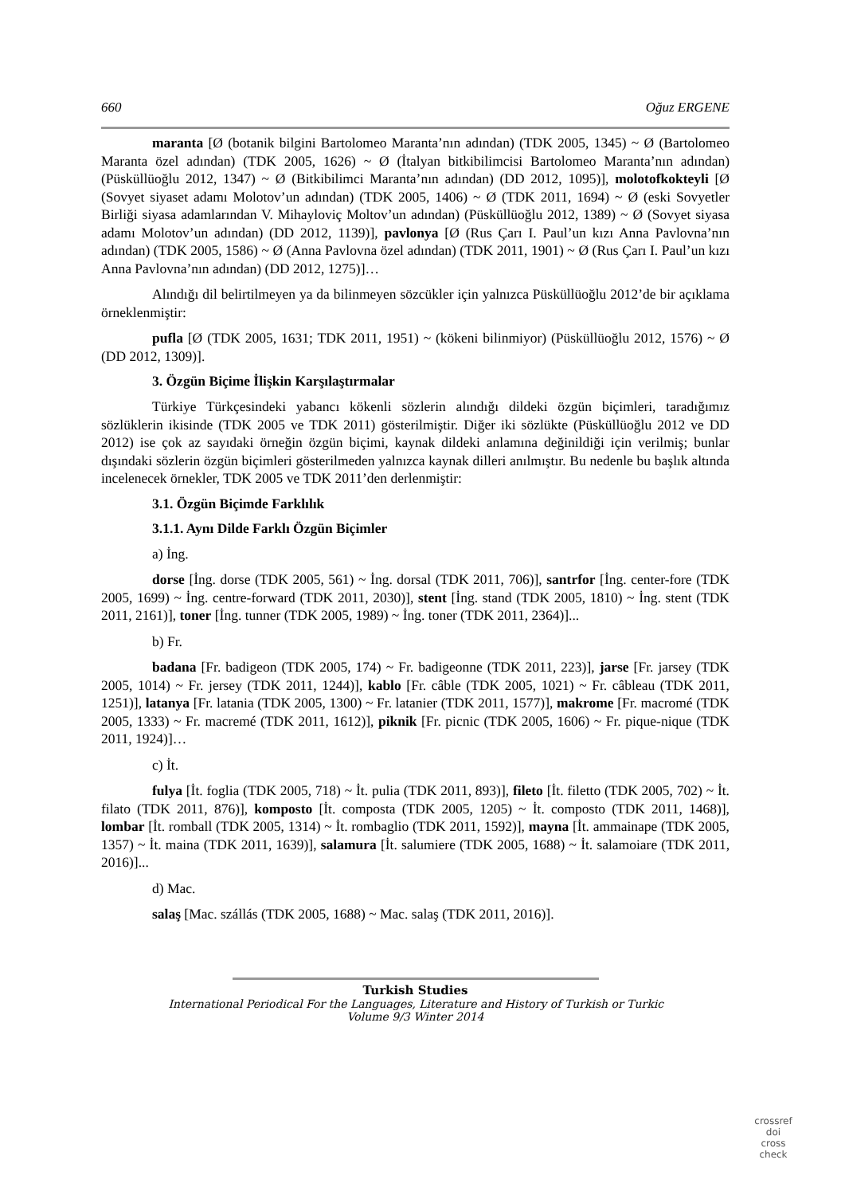660 Oğuz ERGENE
maranta [Ø (botanik bilgini Bartolomeo Maranta’nın adından) (TDK 2005, 1345) ~ Ø (Bartolomeo Maranta özel adından) (TDK 2005, 1626) ~ Ø (İtalyan bitkibilimcisi Bartolomeo Maranta’nın adından) (Püsküllüoğlu 2012, 1347) ~ Ø (Bitkibilimci Maranta’nın adından) (DD 2012, 1095)], molotofkokteyli [Ø (Sovyet siyaset adamı Molotov’un adından) (TDK 2005, 1406) ~ Ø (TDK 2011, 1694) ~ Ø (eski Sovyetler Birliği siyasa adamlarından V. Mihayloviç Moltov’un adından) (Püsküllüoğlu 2012, 1389) ~ Ø (Sovyet siyasa adamı Molotov’un adından) (DD 2012, 1139)], pavlonya [Ø (Rus Çarı I. Paul’un kızı Anna Pavlovna’nın adından) (TDK 2005, 1586) ~ Ø (Anna Pavlovna özel adından) (TDK 2011, 1901) ~ Ø (Rus Çarı I. Paul’un kızı Anna Pavlovna’nın adından) (DD 2012, 1275)]…
Alındığı dil belirtilmeyen ya da bilinmeyen sözcükler için yalnızca Püsküllüoğlu 2012’de bir açıklama örneklenmiştir:
pufla [Ø (TDK 2005, 1631; TDK 2011, 1951) ~ (kökeni bilinmiyor) (Püsküllüoğlu 2012, 1576) ~ Ø (DD 2012, 1309)].
3. Özgün Biçime İlişkin Karşılaştırmalar
Türkiye Türkçesindeki yabancı kökenli sözlerin alındığı dildeki özgün biçimleri, taradığımız sözlüklerin ikisinde (TDK 2005 ve TDK 2011) gösterilmiştir. Diğer iki sözlükte (Püsküllüoğlu 2012 ve DD 2012) ise çok az sayıdaki örneğin özgün biçimi, kaynak dildeki anlamına değinildiği için verilmiş; bunlar dışındaki sözlerin özgün biçimleri gösterilmeden yalnızca kaynak dilleri anılmıştır. Bu nedenle bu başlık altında incelenecek örnekler, TDK 2005 ve TDK 2011’den derlenmiştir:
3.1. Özgün Biçimde Farklılık
3.1.1. Aynı Dilde Farklı Özgün Biçimler
a) İng.
dorse [İng. dorse (TDK 2005, 561) ~ İng. dorsal (TDK 2011, 706)], santrfor [İng. center-fore (TDK 2005, 1699) ~ İng. centre-forward (TDK 2011, 2030)], stent [İng. stand (TDK 2005, 1810) ~ İng. stent (TDK 2011, 2161)], toner [İng. tunner (TDK 2005, 1989) ~ İng. toner (TDK 2011, 2364)]...
b) Fr.
badana [Fr. badigeon (TDK 2005, 174) ~ Fr. badigeonne (TDK 2011, 223)], jarse [Fr. jarsey (TDK 2005, 1014) ~ Fr. jersey (TDK 2011, 1244)], kablo [Fr. câble (TDK 2005, 1021) ~ Fr. câbleau (TDK 2011, 1251)], latanya [Fr. latania (TDK 2005, 1300) ~ Fr. latanier (TDK 2011, 1577)], makrome [Fr. macromé (TDK 2005, 1333) ~ Fr. macremé (TDK 2011, 1612)], piknik [Fr. picnic (TDK 2005, 1606) ~ Fr. pique-nique (TDK 2011, 1924)]…
c) İt.
fulya [İt. foglia (TDK 2005, 718) ~ İt. pulia (TDK 2011, 893)], fileto [İt. filetto (TDK 2005, 702) ~ İt. filato (TDK 2011, 876)], komposto [İt. composta (TDK 2005, 1205) ~ İt. composto (TDK 2011, 1468)], lombar [İt. romball (TDK 2005, 1314) ~ İt. rombaglio (TDK 2011, 1592)], mayna [İt. ammainape (TDK 2005, 1357) ~ İt. maina (TDK 2011, 1639)], salamura [İt. salumiere (TDK 2005, 1688) ~ İt. salamoiare (TDK 2011, 2016)]...
d) Mac.
salaş [Mac. szállás (TDK 2005, 1688) ~ Mac. salaş (TDK 2011, 2016)].
Turkish Studies
International Periodical For the Languages, Literature and History of Turkish or Turkic
Volume 9/3 Winter 2014
crossref
doi
cross check